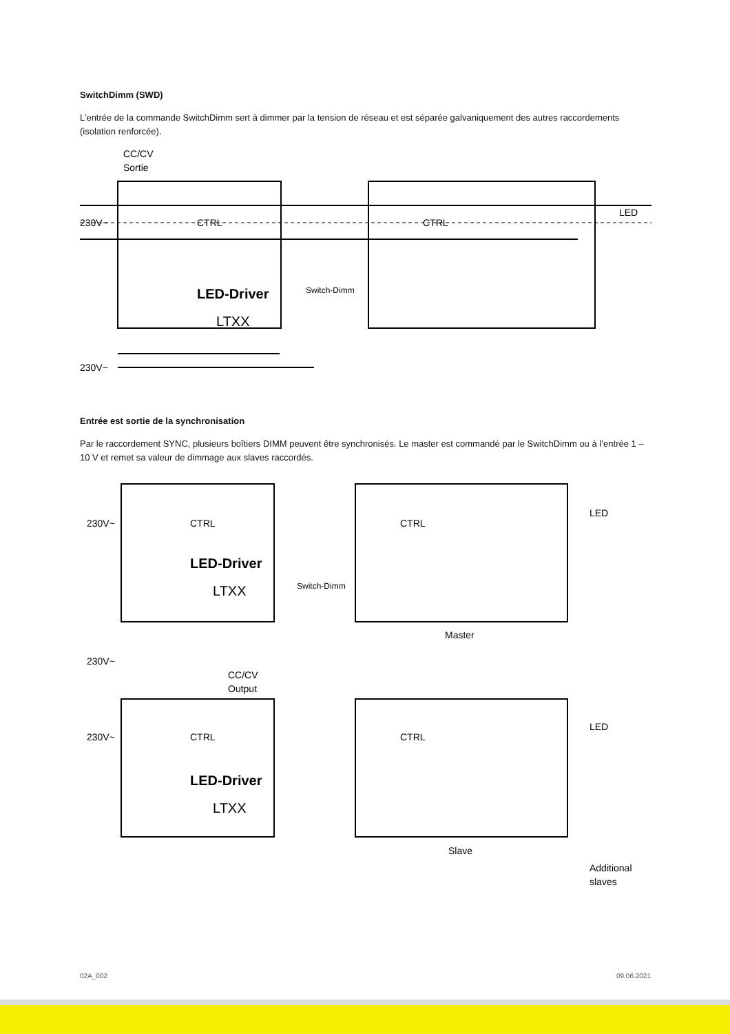SwitchDimm (SWD)
L’entrée de la commande SwitchDimm sert à dimmer par la tension de réseau et est séparée galvaniquement des autres raccordements (isolation renforcée).
CC/CV
Sortie
230V~
CTRL
CTRL
LED
LED-Driver
LTXX
Switch-Dimm
230V~
Entrée est sortie de la synchronisation
Par le raccordement SYNC, plusieurs boîtiers DIMM peuvent être synchronisés. Le master est commandé par le SwitchDimm ou à l’entrée 1 – 10 V et remet sa valeur de dimmage aux slaves raccordés.
230V~
CTRL
CTRL
LED
LED-Driver
LTXX
Switch-Dimm
Master
230V~
CC/CV
Output
230V~
CTRL
CTRL
LED
LED-Driver
LTXX
Slave
Additional
slaves
02A_002 09.06.2021